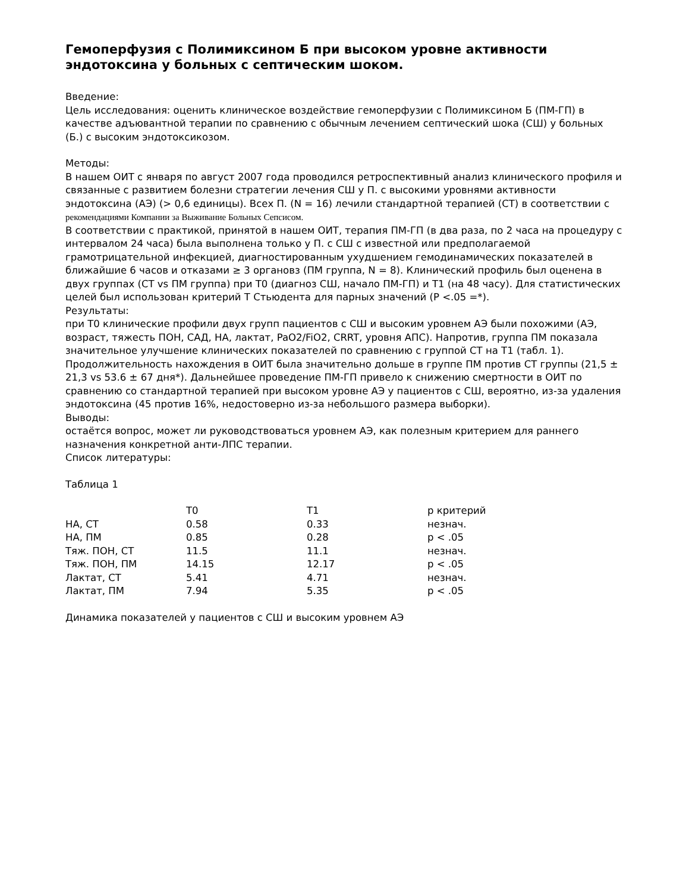Гемоперфузия с Полимиксином Б при высоком уровне активности эндотоксина у больных с септическим шоком.
Введение:
Цель исследования: оценить клиническое воздействие гемоперфузии с Полимиксином Б (ПМ-ГП) в качестве адъювантной терапии по сравнению с обычным лечением септический шока (СШ) у больных (Б.) с высоким эндотоксикозом.
Методы:
В нашем ОИТ с января по август 2007 года проводился ретроспективный анализ клинического профиля и связанные с развитием болезни стратегии лечения СШ у П. с высокими уровнями активности эндотоксина (АЭ) (> 0,6 единицы). Всех П. (N = 16) лечили стандартной терапией (СТ) в соответствии с рекомендациями Компании за Выживание Больных Сепсисом.
В соответствии с практикой, принятой в нашем ОИТ, терапия ПМ-ГП (в два раза, по 2 часа на процедуру с интервалом 24 часа) была выполнена только у П. с СШ с известной или предполагаемой грамотрицательной инфекцией, диагностированным ухудшением гемодинамических показателей в ближайшие 6 часов и отказами ≥ 3 органовз (ПМ группа, N = 8). Клинический профиль был оценена в двух группах (СТ vs ПМ группа) при Т0 (диагноз СШ, начало ПМ-ГП) и Т1 (на 48 часу). Для статистических целей был использован критерий Т Стьюдента для парных значений (P <.05 =*).
Результаты:
при Т0 клинические профили двух групп пациентов с СШ и высоким уровнем АЭ были похожими (АЭ, возраст, тяжесть ПОН, САД, НА, лактат, PaO2/FiO2, CRRT, уровня АПС). Напротив, группа ПМ показала значительное улучшение клинических показателей по сравнению с группой СТ на Т1 (табл. 1). Продолжительность нахождения в ОИТ была значительно дольше в группе ПМ против СТ группы (21,5 ± 21,3 vs 53.6 ± 67 дня*). Дальнейшее проведение ПМ-ГП привело к снижению смертности в ОИТ по сравнению со стандартной терапией при высоком уровне АЭ у пациентов с СШ, вероятно, из-за удаления эндотоксина (45 против 16%, недостоверно из-за небольшого размера выборки).
Выводы:
остаётся вопрос, может ли руководствоваться уровнем АЭ, как полезным критерием для раннего назначения конкретной анти-ЛПС терапии.
Список литературы:
Таблица 1
| | T0 | T1 | p критерий |
| --- | --- | --- | --- |
| НА, СТ | 0.58 | 0.33 | незнач. |
| НА, ПМ | 0.85 | 0.28 | p < .05 |
| Тяж. ПОН, СТ | 11.5 | 11.1 | незнач. |
| Тяж. ПОН, ПМ | 14.15 | 12.17 | p < .05 |
| Лактат, СТ | 5.41 | 4.71 | незнач. |
| Лактат, ПМ | 7.94 | 5.35 | p < .05 |
Динамика показателей у пациентов с СШ и высоким уровнем АЭ